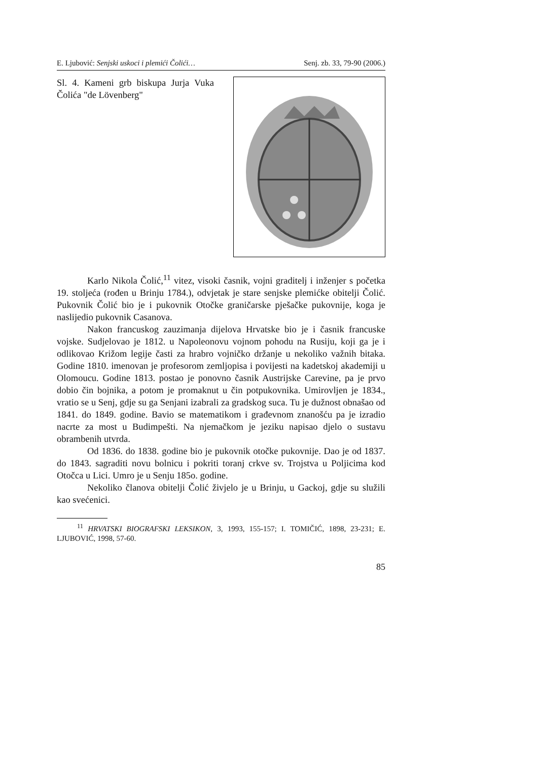E. Ljubović: Senjski uskoci i plemići Čolići… Senj. zb. 33, 79-90 (2006.)
Sl. 4. Kameni grb biskupa Jurja Vuka Čolića "de Lövenberg"
Karlo Nikola Čolić,<sup>11</sup> vitez, visoki časnik, vojni graditelj i inženjer s početka 19. stoljeća (rođen u Brinju 1784.), odvjetak je stare senjske plemićke obitelji Čolić. Pukovnik Čolić bio je i pukovnik Otočke graničarske pješačke pukovnije, koga je naslijedio pukovnik Casanova.
Nakon francuskog zauzimanja dijelova Hrvatske bio je i časnik francuske vojske. Sudjelovao je 1812. u Napoleonovu vojnom pohodu na Rusiju, koji ga je i odlikovao Križom legije časti za hrabro vojničko držanje u nekoliko važnih bitaka. Godine 1810. imenovan je profesorom zemljopisa i povijesti na kadetskoj akademiji u Olomoucu. Godine 1813. postao je ponovno časnik Austrijske Carevine, pa je prvo dobio čin bojnika, a potom je promaknut u čin potpukovnika. Umirovljen je 1834., vratio se u Senj, gdje su ga Senjani izabrali za gradskog suca. Tu je dužnost obnašao od 1841. do 1849. godine. Bavio se matematikom i građevnom znanošću pa je izradio nacrte za most u Budimpešti. Na njemačkom je jeziku napisao djelo o sustavu obrambenih utvrda.
Od 1836. do 1838. godine bio je pukovnik otočke pukovnije. Dao je od 1837. do 1843. sagraditi novu bolnicu i pokriti toranj crkve sv. Trojstva u Poljicima kod Otočca u Lici. Umro je u Senju 185o. godine.
Nekoliko članova obitelji Čolić živjelo je u Brinju, u Gackoj, gdje su služili kao svećenici.
<sup>11</sup> HRVATSKI BIOGRAFSKI LEKSIKON, 3, 1993, 155-157; I. TOMIČIĆ, 1898, 23-231; E. LJUBOVIĆ, 1998, 57-60.
85